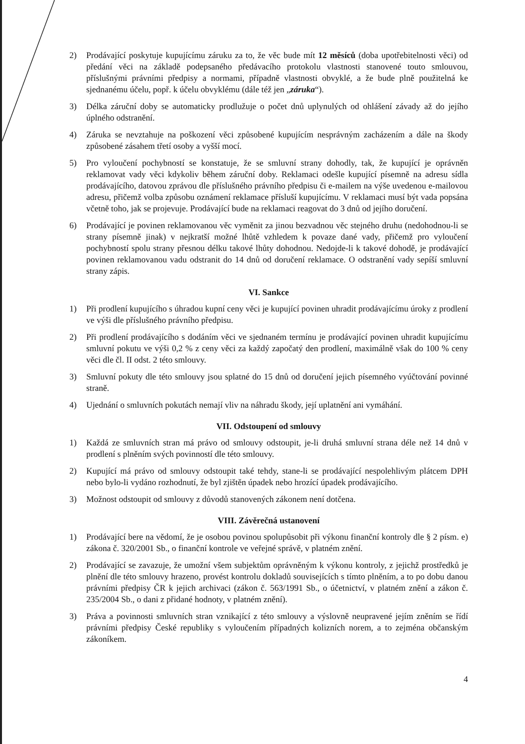2) Prodávající poskytuje kupujícímu záruku za to, že věc bude mít 12 měsíců (doba upotřebitelnosti věci) od předání věci na základě podepsaného předávacího protokolu vlastnosti stanovené touto smlouvou, příslušnými právními předpisy a normami, případně vlastnosti obvyklé, a že bude plně použitelná ke sjednanému účelu, popř. k účelu obvyklému (dále též jen „záruka“).
3) Délka záruční doby se automaticky prodlužuje o počet dnů uplynulých od ohlášení závady až do jejího úplného odstranění.
4) Záruka se nevztahuje na poškození věci způsobené kupujícím nesprávným zacházením a dále na škody způsobené zásahem třetí osoby a vyšší mocí.
5) Pro vyloučení pochybností se konstatuje, že se smluvní strany dohodly, tak, že kupující je oprávněn reklamovat vady věci kdykoliv během záruční doby. Reklamaci odešle kupující písemně na adresu sídla prodávajícího, datovou zprávou dle příslušného právního předpisu či e-mailem na výše uvedenou e-mailovou adresu, přičemž volba způsobu oznámení reklamace přísluší kupujícímu. V reklamaci musí být vada popsána včetně toho, jak se projevuje. Prodávající bude na reklamaci reagovat do 3 dnů od jejího doručení.
6) Prodávající je povinen reklamovanou věc vyměnit za jinou bezvadnou věc stejného druhu (nedohodnou-li se strany písemně jinak) v nejkratší možné lhůtě vzhledem k povaze dané vady, přičemž pro vyloučení pochybností spolu strany přesnou délku takové lhůty dohodnou. Nedojde-li k takové dohodě, je prodávající povinen reklamovanou vadu odstranit do 14 dnů od doručení reklamace. O odstranění vady sepíší smluvní strany zápis.
VI. Sankce
1) Při prodlení kupujícího s úhradou kupní ceny věci je kupující povinen uhradit prodávajícímu úroky z prodlení ve výši dle příslušného právního předpisu.
2) Při prodlení prodávajícího s dodáním věci ve sjednaném termínu je prodávající povinen uhradit kupujícímu smluvní pokutu ve výši 0,2 % z ceny věci za každý započatý den prodlení, maximálně však do 100 % ceny věci dle čl. II odst. 2 této smlouvy.
3) Smluvní pokuty dle této smlouvy jsou splatné do 15 dnů od doručení jejich písemného vyúčtování povinné straně.
4) Ujednání o smluvních pokutách nemají vliv na náhradu škody, její uplatnění ani vymáhání.
VII. Odstoupení od smlouvy
1) Každá ze smluvních stran má právo od smlouvy odstoupit, je-li druhá smluvní strana déle než 14 dnů v prodlení s plněním svých povinností dle této smlouvy.
2) Kupující má právo od smlouvy odstoupit také tehdy, stane-li se prodávající nespolehlivým plátcem DPH nebo bylo-li vydáno rozhodnutí, že byl zjištěn úpadek nebo hrozící úpadek prodávajícího.
3) Možnost odstoupit od smlouvy z důvodů stanovených zákonem není dotčena.
VIII. Závěrečná ustanovení
1) Prodávající bere na vědomí, že je osobou povinou spolupůsobit při výkonu finanční kontroly dle § 2 písm. e) zákona č. 320/2001 Sb., o finanční kontrole ve veřejné správě, v platném znění.
2) Prodávající se zavazuje, že umožní všem subjektům oprávněným k výkonu kontroly, z jejichž prostředků je plnění dle této smlouvy hrazeno, provést kontrolu dokladů souvisejících s tímto plněním, a to po dobu danou právními předpisy ČR k jejich archivaci (zákon č. 563/1991 Sb., o účetnictví, v platném znění a zákon č. 235/2004 Sb., o dani z přidané hodnoty, v platném znění).
3) Práva a povinnosti smluvních stran vznikající z této smlouvy a výslovně neupravené jejím zněním se řídí právními předpisy České republiky s vyloučením případných kolizních norem, a to zejména občanským zákoníkem.
4